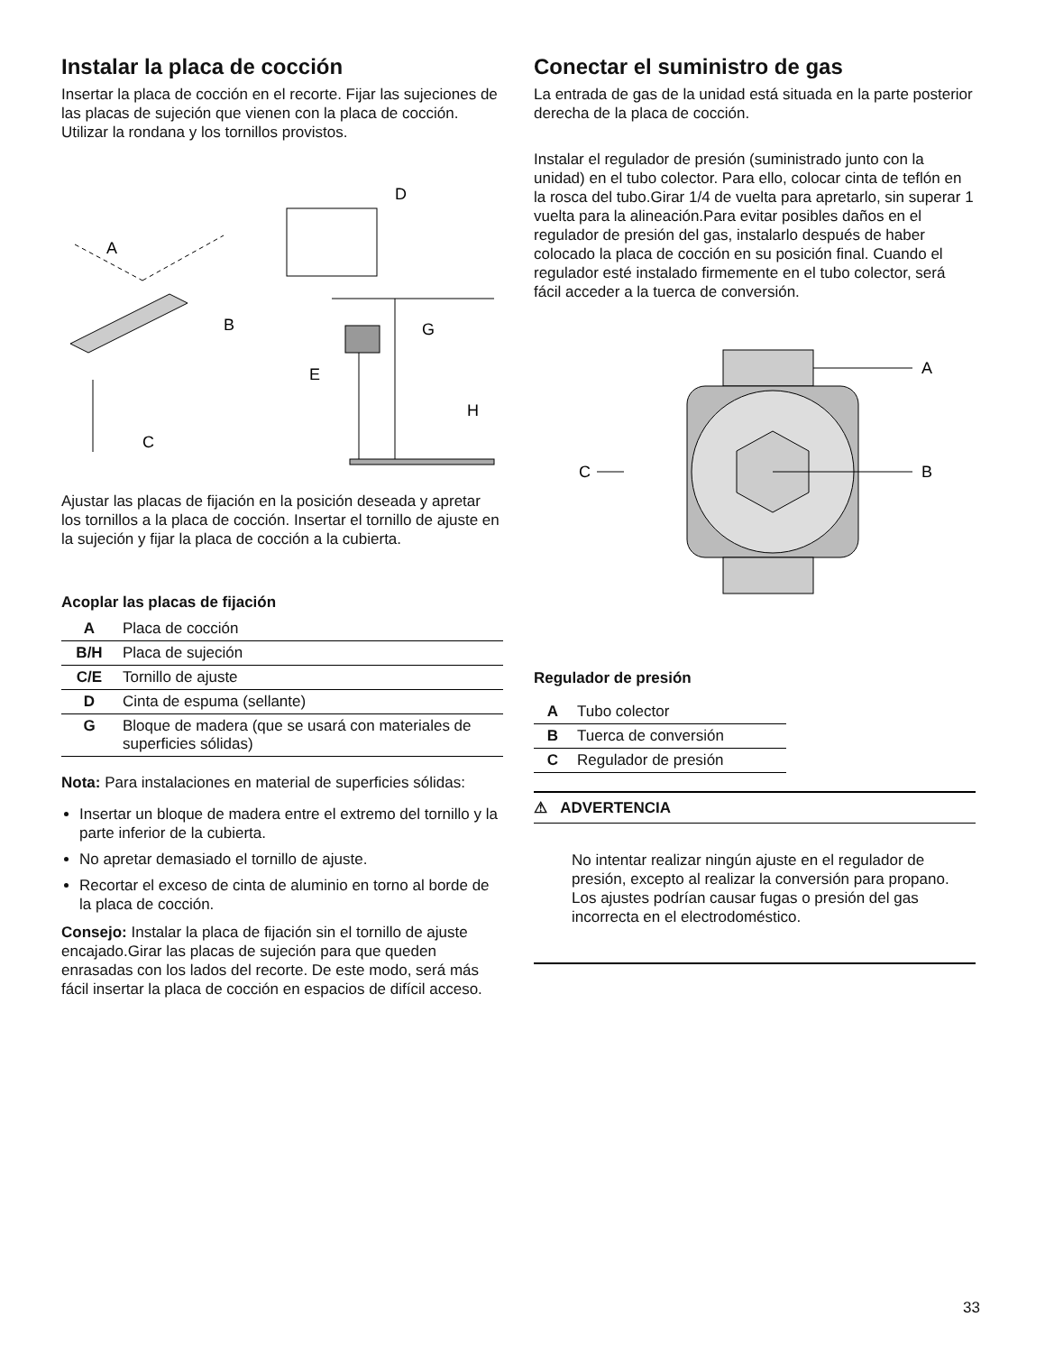Instalar la placa de cocción
Insertar la placa de cocción en el recorte. Fijar las sujeciones de las placas de sujeción que vienen con la placa de cocción. Utilizar la rondana y los tornillos provistos.
A
B
C
D
E
G
H
Ajustar las placas de fijación en la posición deseada y apretar los tornillos a la placa de cocción. Insertar el tornillo de ajuste en la sujeción y fijar la placa de cocción a la cubierta.
Acoplar las placas de fijación
| A | Placa de cocción |
| B/H | Placa de sujeción |
| C/E | Tornillo de ajuste |
| D | Cinta de espuma (sellante) |
| G | Bloque de madera (que se usará con materiales de superficies sólidas) |
Nota: Para instalaciones en material de superficies sólidas:
Insertar un bloque de madera entre el extremo del tornillo y la parte inferior de la cubierta.
No apretar demasiado el tornillo de ajuste.
Recortar el exceso de cinta de aluminio en torno al borde de la placa de cocción.
Consejo: Instalar la placa de fijación sin el tornillo de ajuste encajado.Girar las placas de sujeción para que queden enrasadas con los lados del recorte. De este modo, será más fácil insertar la placa de cocción en espacios de difícil acceso.
Conectar el suministro de gas
La entrada de gas de la unidad está situada en la parte posterior derecha de la placa de cocción.
Instalar el regulador de presión (suministrado junto con la unidad) en el tubo colector. Para ello, colocar cinta de teflón en la rosca del tubo.Girar 1/4 de vuelta para apretarlo, sin superar 1 vuelta para la alineación.Para evitar posibles daños en el regulador de presión del gas, instalarlo después de haber colocado la placa de cocción en su posición final. Cuando el regulador esté instalado firmemente en el tubo colector, será fácil acceder a la tuerca de conversión.
A
B
C
Regulador de presión
| A | Tubo colector |
| B | Tuerca de conversión |
| C | Regulador de presión |
⚠ ADVERTENCIA
No intentar realizar ningún ajuste en el regulador de presión, excepto al realizar la conversión para propano. Los ajustes podrían causar fugas o presión del gas incorrecta en el electrodoméstico.
33